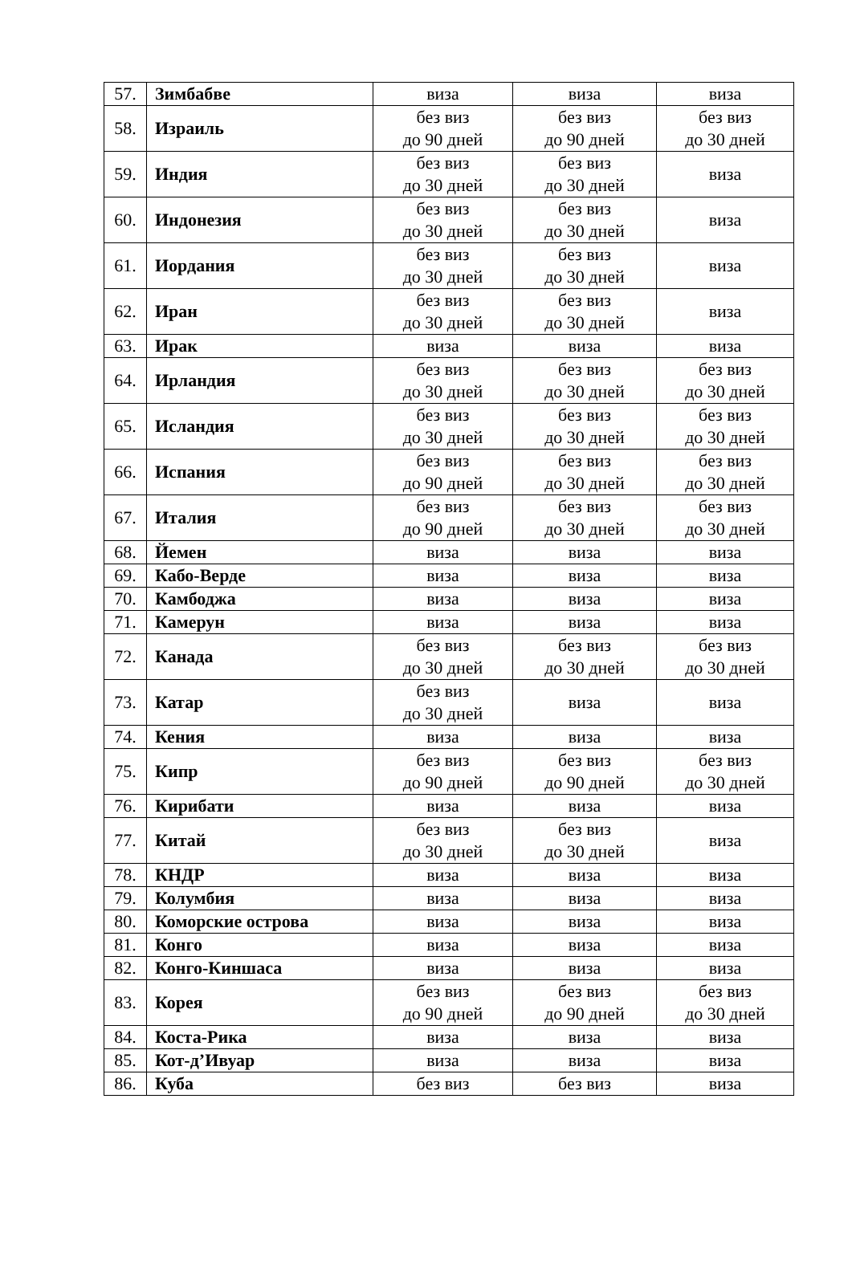| 57. | Зимбабве | виза | виза | виза |
| 58. | Израиль | без виз до 90 дней | без виз до 90 дней | без виз до 30 дней |
| 59. | Индия | без виз до 30 дней | без виз до 30 дней | виза |
| 60. | Индонезия | без виз до 30 дней | без виз до 30 дней | виза |
| 61. | Иордания | без виз до 30 дней | без виз до 30 дней | виза |
| 62. | Иран | без виз до 30 дней | без виз до 30 дней | виза |
| 63. | Ирак | виза | виза | виза |
| 64. | Ирландия | без виз до 30 дней | без виз до 30 дней | без виз до 30 дней |
| 65. | Исландия | без виз до 30 дней | без виз до 30 дней | без виз до 30 дней |
| 66. | Испания | без виз до 90 дней | без виз до 30 дней | без виз до 30 дней |
| 67. | Италия | без виз до 90 дней | без виз до 30 дней | без виз до 30 дней |
| 68. | Йемен | виза | виза | виза |
| 69. | Кабо-Верде | виза | виза | виза |
| 70. | Камбоджа | виза | виза | виза |
| 71. | Камерун | виза | виза | виза |
| 72. | Канада | без виз до 30 дней | без виз до 30 дней | без виз до 30 дней |
| 73. | Катар | без виз до 30 дней | виза | виза |
| 74. | Кения | виза | виза | виза |
| 75. | Кипр | без виз до 90 дней | без виз до 90 дней | без виз до 30 дней |
| 76. | Кирибати | виза | виза | виза |
| 77. | Китай | без виз до 30 дней | без виз до 30 дней | виза |
| 78. | КНДР | виза | виза | виза |
| 79. | Колумбия | виза | виза | виза |
| 80. | Коморские острова | виза | виза | виза |
| 81. | Конго | виза | виза | виза |
| 82. | Конго-Киншаса | виза | виза | виза |
| 83. | Корея | без виз до 90 дней | без виз до 90 дней | без виз до 30 дней |
| 84. | Коста-Рика | виза | виза | виза |
| 85. | Кот-д’Ивуар | виза | виза | виза |
| 86. | Куба | без виз | без виз | виза |